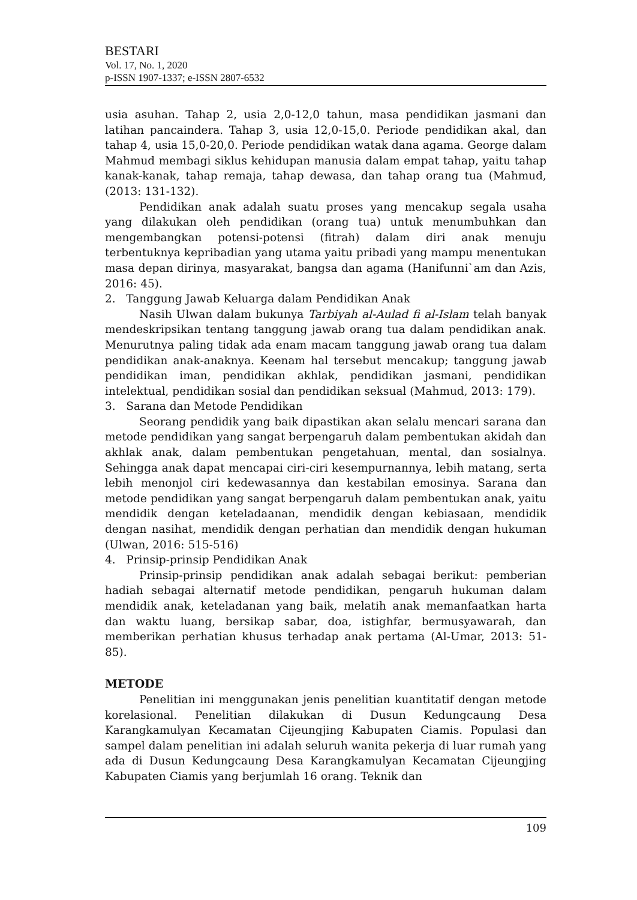BESTARI
Vol. 17, No. 1, 2020
p-ISSN 1907-1337; e-ISSN 2807-6532
usia asuhan. Tahap 2, usia 2,0-12,0 tahun, masa pendidikan jasmani dan latihan pancaindera. Tahap 3, usia 12,0-15,0. Periode pendidikan akal, dan tahap 4, usia 15,0-20,0. Periode pendidikan watak dana agama. George dalam Mahmud membagi siklus kehidupan manusia dalam empat tahap, yaitu tahap kanak-kanak, tahap remaja, tahap dewasa, dan tahap orang tua (Mahmud, (2013: 131-132).
Pendidikan anak adalah suatu proses yang mencakup segala usaha yang dilakukan oleh pendidikan (orang tua) untuk menumbuhkan dan mengembangkan potensi-potensi (fitrah) dalam diri anak menuju terbentuknya kepribadian yang utama yaitu pribadi yang mampu menentukan masa depan dirinya, masyarakat, bangsa dan agama (Hanifunni`am dan Azis, 2016: 45).
2. Tanggung Jawab Keluarga dalam Pendidikan Anak
Nasih Ulwan dalam bukunya Tarbiyah al-Aulad fi al-Islam telah banyak mendeskripsikan tentang tanggung jawab orang tua dalam pendidikan anak. Menurutnya paling tidak ada enam macam tanggung jawab orang tua dalam pendidikan anak-anaknya. Keenam hal tersebut mencakup; tanggung jawab pendidikan iman, pendidikan akhlak, pendidikan jasmani, pendidikan intelektual, pendidikan sosial dan pendidikan seksual (Mahmud, 2013: 179).
3. Sarana dan Metode Pendidikan
Seorang pendidik yang baik dipastikan akan selalu mencari sarana dan metode pendidikan yang sangat berpengaruh dalam pembentukan akidah dan akhlak anak, dalam pembentukan pengetahuan, mental, dan sosialnya. Sehingga anak dapat mencapai ciri-ciri kesempurnannya, lebih matang, serta lebih menonjol ciri kedewasannya dan kestabilan emosinya. Sarana dan metode pendidikan yang sangat berpengaruh dalam pembentukan anak, yaitu mendidik dengan keteladaanan, mendidik dengan kebiasaan, mendidik dengan nasihat, mendidik dengan perhatian dan mendidik dengan hukuman (Ulwan, 2016: 515-516)
4. Prinsip-prinsip Pendidikan Anak
Prinsip-prinsip pendidikan anak adalah sebagai berikut: pemberian hadiah sebagai alternatif metode pendidikan, pengaruh hukuman dalam mendidik anak, keteladanan yang baik, melatih anak memanfaatkan harta dan waktu luang, bersikap sabar, doa, istighfar, bermusyawarah, dan memberikan perhatian khusus terhadap anak pertama (Al-Umar, 2013: 51-85).
METODE
Penelitian ini menggunakan jenis penelitian kuantitatif dengan metode korelasional. Penelitian dilakukan di Dusun Kedungcaung Desa Karangkamulyan Kecamatan Cijeungjing Kabupaten Ciamis. Populasi dan sampel dalam penelitian ini adalah seluruh wanita pekerja di luar rumah yang ada di Dusun Kedungcaung Desa Karangkamulyan Kecamatan Cijeungjing Kabupaten Ciamis yang berjumlah 16 orang. Teknik dan
109